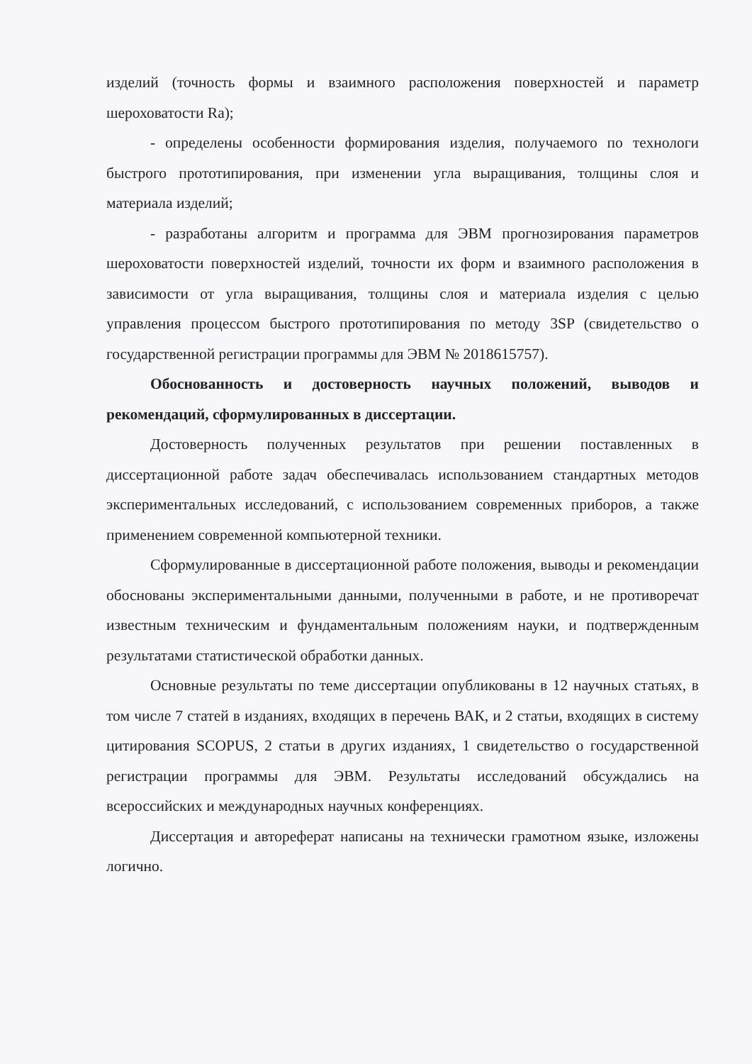изделий (точность формы и взаимного расположения поверхностей и параметр шероховатости Ra);
- определены особенности формирования изделия, получаемого по технологи быстрого прототипирования, при изменении угла выращивания, толщины слоя и материала изделий;
- разработаны алгоритм и программа для ЭВМ прогнозирования параметров шероховатости поверхностей изделий, точности их форм и взаимного расположения в зависимости от угла выращивания, толщины слоя и материала изделия с целью управления процессом быстрого прототипирования по методу 3SP (свидетельство о государственной регистрации программы для ЭВМ № 2018615757).
Обоснованность и достоверность научных положений, выводов и рекомендаций, сформулированных в диссертации.
Достоверность полученных результатов при решении поставленных в диссертационной работе задач обеспечивалась использованием стандартных методов экспериментальных исследований, с использованием современных приборов, а также применением современной компьютерной техники.
Сформулированные в диссертационной работе положения, выводы и рекомендации обоснованы экспериментальными данными, полученными в работе, и не противоречат известным техническим и фундаментальным положениям науки, и подтвержденным результатами статистической обработки данных.
Основные результаты по теме диссертации опубликованы в 12 научных статьях, в том числе 7 статей в изданиях, входящих в перечень ВАК, и 2 статьи, входящих в систему цитирования SCOPUS, 2 статьи в других изданиях, 1 свидетельство о государственной регистрации программы для ЭВМ. Результаты исследований обсуждались на всероссийских и международных научных конференциях.
Диссертация и автореферат написаны на технически грамотном языке, изложены логично.